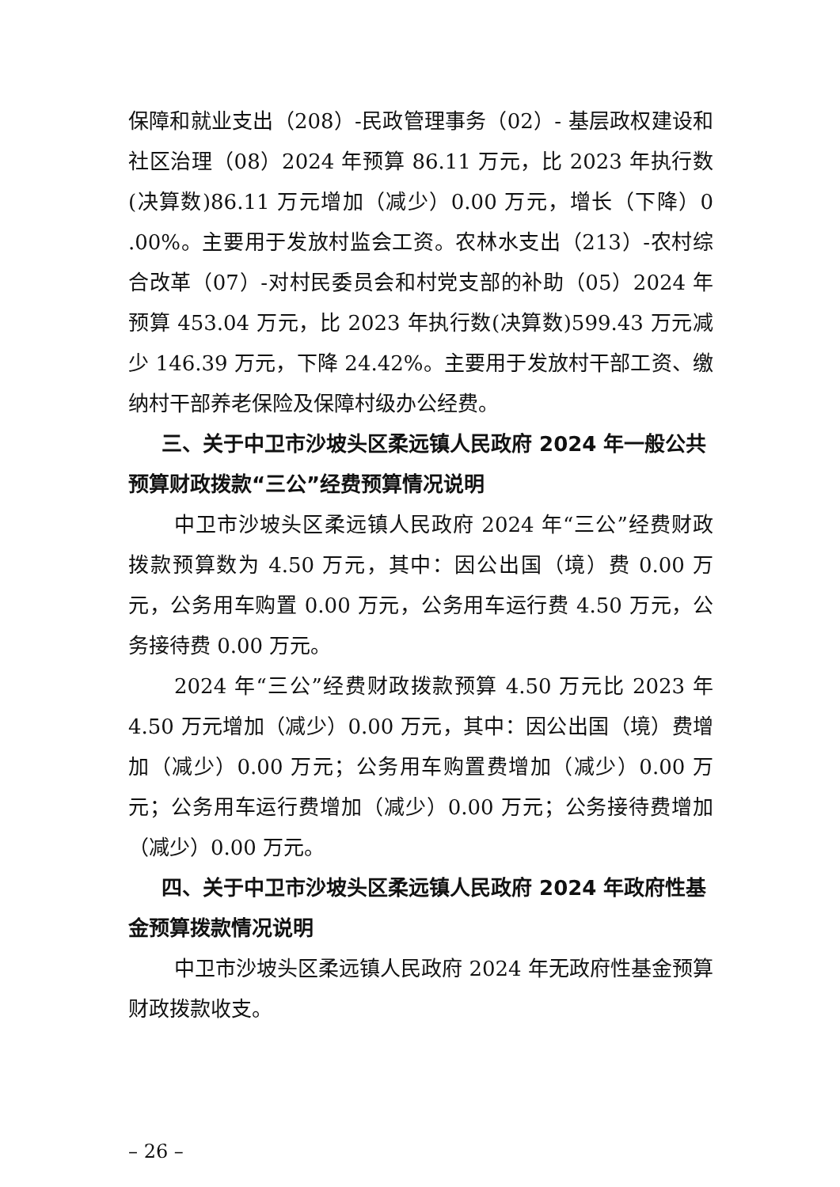保障和就业支出（208）-民政管理事务（02）- 基层政权建设和社区治理（08）2024 年预算 86.11 万元，比 2023 年执行数(决算数)86.11 万元增加（减少）0.00 万元，增长（下降）0 .00%。主要用于发放村监会工资。农林水支出（213）-农村综合改革（07）-对村民委员会和村党支部的补助（05）2024 年预算 453.04 万元，比 2023 年执行数(决算数)599.43 万元减少 146.39 万元，下降 24.42%。主要用于发放村干部工资、缴纳村干部养老保险及保障村级办公经费。
三、关于中卫市沙坡头区柔远镇人民政府 2024 年一般公共预算财政拨款“三公”经费预算情况说明
中卫市沙坡头区柔远镇人民政府 2024 年“三公”经费财政拨款预算数为 4.50 万元，其中：因公出国（境）费 0.00 万元，公务用车购置 0.00 万元，公务用车运行费 4.50 万元，公务接待费 0.00 万元。
2024 年“三公”经费财政拨款预算 4.50 万元比 2023 年 4.50 万元增加（减少）0.00 万元，其中：因公出国（境）费增加（减少）0.00 万元；公务用车购置费增加（减少）0.00 万元；公务用车运行费增加（减少）0.00 万元；公务接待费增加（减少）0.00 万元。
四、关于中卫市沙坡头区柔远镇人民政府 2024 年政府性基金预算拨款情况说明
中卫市沙坡头区柔远镇人民政府 2024 年无政府性基金预算财政拨款收支。
– 26 –